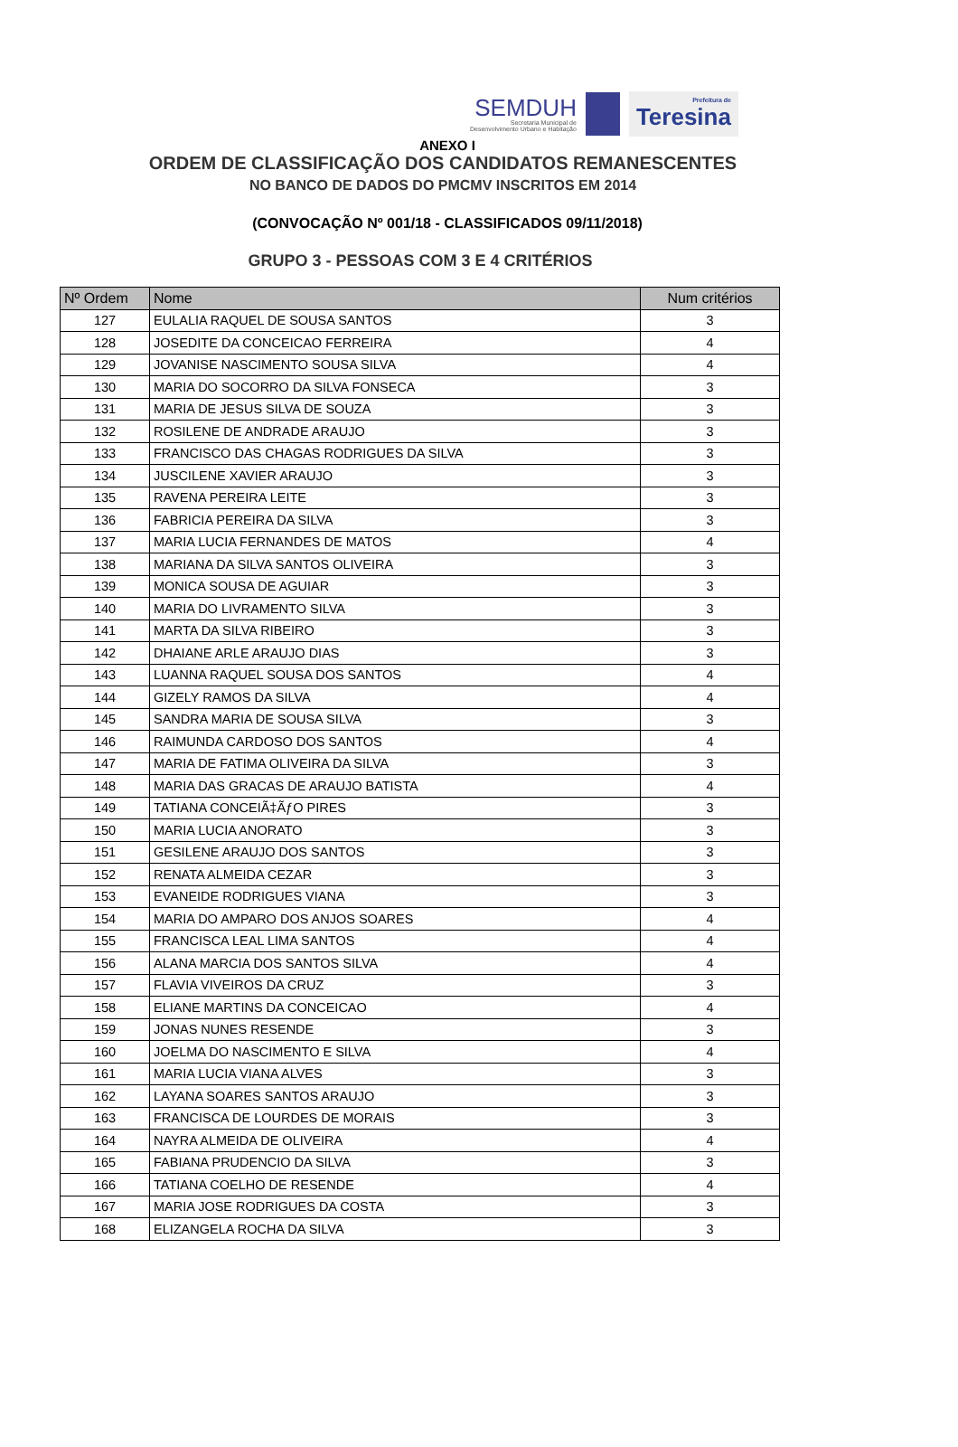SEMDUH
Secretaria Municipal de
Desenvolvimento Urbano e Habitação
Prefeitura de
Teresina
ANEXO I
ORDEM DE CLASSIFICAÇÃO DOS CANDIDATOS REMANESCENTES
NO BANCO DE DADOS DO PMCMV INSCRITOS EM 2014
(CONVOCAÇÃO Nº 001/18 - CLASSIFICADOS 09/11/2018)
GRUPO 3 - PESSOAS COM 3 E 4 CRITÉRIOS
| Nº Ordem | Nome | Num critérios |
| --- | --- | --- |
| 127 | EULALIA RAQUEL DE SOUSA SANTOS | 3 |
| 128 | JOSEDITE DA CONCEICAO FERREIRA | 4 |
| 129 | JOVANISE NASCIMENTO SOUSA SILVA | 4 |
| 130 | MARIA DO SOCORRO DA SILVA FONSECA | 3 |
| 131 | MARIA DE JESUS SILVA DE SOUZA | 3 |
| 132 | ROSILENE DE ANDRADE ARAUJO | 3 |
| 133 | FRANCISCO DAS CHAGAS RODRIGUES DA SILVA | 3 |
| 134 | JUSCILENE XAVIER ARAUJO | 3 |
| 135 | RAVENA PEREIRA LEITE | 3 |
| 136 | FABRICIA PEREIRA DA SILVA | 3 |
| 137 | MARIA LUCIA FERNANDES DE MATOS | 4 |
| 138 | MARIANA DA SILVA SANTOS OLIVEIRA | 3 |
| 139 | MONICA SOUSA DE AGUIAR | 3 |
| 140 | MARIA DO LIVRAMENTO SILVA | 3 |
| 141 | MARTA DA SILVA RIBEIRO | 3 |
| 142 | DHAIANE ARLE ARAUJO DIAS | 3 |
| 143 | LUANNA RAQUEL SOUSA DOS SANTOS | 4 |
| 144 | GIZELY RAMOS DA SILVA | 4 |
| 145 | SANDRA MARIA DE SOUSA SILVA | 3 |
| 146 | RAIMUNDA CARDOSO DOS SANTOS | 4 |
| 147 | MARIA DE FATIMA OLIVEIRA DA SILVA | 3 |
| 148 | MARIA DAS GRACAS DE ARAUJO BATISTA | 4 |
| 149 | TATIANA CONCEIÃ‡ÃƒO PIRES | 3 |
| 150 | MARIA LUCIA ANORATO | 3 |
| 151 | GESILENE ARAUJO DOS SANTOS | 3 |
| 152 | RENATA ALMEIDA CEZAR | 3 |
| 153 | EVANEIDE RODRIGUES VIANA | 3 |
| 154 | MARIA DO AMPARO DOS ANJOS SOARES | 4 |
| 155 | FRANCISCA LEAL LIMA SANTOS | 4 |
| 156 | ALANA MARCIA DOS SANTOS SILVA | 4 |
| 157 | FLAVIA VIVEIROS DA CRUZ | 3 |
| 158 | ELIANE MARTINS DA CONCEICAO | 4 |
| 159 | JONAS NUNES RESENDE | 3 |
| 160 | JOELMA DO NASCIMENTO E SILVA | 4 |
| 161 | MARIA LUCIA VIANA ALVES | 3 |
| 162 | LAYANA SOARES SANTOS ARAUJO | 3 |
| 163 | FRANCISCA DE LOURDES DE MORAIS | 3 |
| 164 | NAYRA ALMEIDA DE OLIVEIRA | 4 |
| 165 | FABIANA PRUDENCIO DA SILVA | 3 |
| 166 | TATIANA COELHO DE RESENDE | 4 |
| 167 | MARIA JOSE RODRIGUES DA COSTA | 3 |
| 168 | ELIZANGELA ROCHA DA SILVA | 3 |